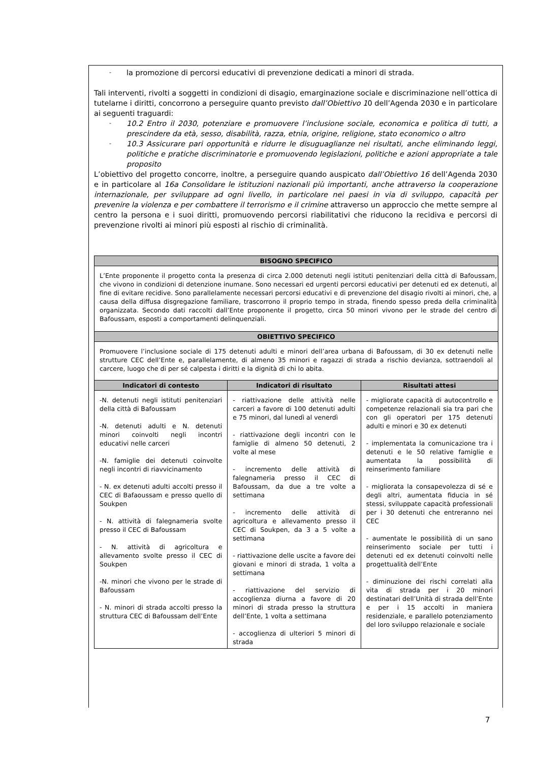- la promozione di percorsi educativi di prevenzione dedicati a minori di strada.
Tali interventi, rivolti a soggetti in condizioni di disagio, emarginazione sociale e discriminazione nell’ottica di tutelarne i diritti, concorrono a perseguire quanto previsto dall’Obiettivo 10 dell’Agenda 2030 e in particolare ai seguenti traguardi:
- 10.2 Entro il 2030, potenziare e promuovere l’inclusione sociale, economica e politica di tutti, a prescindere da età, sesso, disabilità, razza, etnia, origine, religione, stato economico o altro
- 10.3 Assicurare pari opportunità e ridurre le disuguaglianze nei risultati, anche eliminando leggi, politiche e pratiche discriminatorie e promuovendo legislazioni, politiche e azioni appropriate a tale proposito
L’obiettivo del progetto concorre, inoltre, a perseguire quando auspicato dall’Obiettivo 16 dell’Agenda 2030 e in particolare al 16a Consolidare le istituzioni nazionali più importanti, anche attraverso la cooperazione internazionale, per sviluppare ad ogni livello, in particolare nei paesi in via di sviluppo, capacità per prevenire la violenza e per combattere il terrorismo e il crimine attraverso un approccio che mette sempre al centro la persona e i suoi diritti, promuovendo percorsi riabilitativi che riducono la recidiva e percorsi di prevenzione rivolti ai minori più esposti al rischio di criminalità.
| BISOGNO SPECIFICO | | |
| --- | --- | --- |
| L’Ente proponente il progetto conta la presenza di circa 2.000 detenuti negli istituti penitenziari della città di Bafoussam, che vivono in condizioni di detenzione inumane. Sono necessari ed urgenti percorsi educativi per detenuti ed ex detenuti, al fine di evitare recidive. Sono parallelamente necessari percorsi educativi e di prevenzione del disagio rivolti ai minori, che, a causa della diffusa disgregazione familiare, trascorrono il proprio tempo in strada, finendo spesso preda della criminalità organizzata. Secondo dati raccolti dall’Ente proponente il progetto, circa 50 minori vivono per le strade del centro di Bafoussam, esposti a comportamenti delinquenziali. | | |
| OBIETTIVO SPECIFICO | | |
| Promuovere l’inclusione sociale di 175 detenuti adulti e minori dell’area urbana di Bafoussam, di 30 ex detenuti nelle strutture CEC dell’Ente e, parallelamente, di almeno 35 minori e ragazzi di strada a rischio devianza, sottraendoli al carcere, luogo che di per sé calpesta i diritti e la dignità di chi lo abita. | | |
| Indicatori di contesto | Indicatori di risultato | Risultati attesi |
| -N. detenuti negli istituti penitenziari della città di Bafoussam -N. detenuti adulti e N. detenuti minori coinvolti negli incontri educativi nelle carceri -N. famiglie dei detenuti coinvolte negli incontri di riavvicinamento - N. ex detenuti adulti accolti presso il CEC di Bafaoussam e presso quello di Soukpen - N. attività di falegnameria svolte presso il CEC di Bafoussam - N. attività di agricoltura e allevamento svolte presso il CEC di Soukpen -N. minori che vivono per le strade di Bafoussam - N. minori di strada accolti presso la struttura CEC di Bafoussam dell’Ente | - riattivazione delle attività nelle carceri a favore di 100 detenuti adulti e 75 minori, dal lunedì al venerdì - riattivazione degli incontri con le famiglie di almeno 50 detenuti, 2 volte al mese - incremento delle attività di falegnameria presso il CEC di Bafoussam, da due a tre volte a settimana - incremento delle attività di agricoltura e allevamento presso il CEC di Soukpen, da 3 a 5 volte a settimana - riattivazione delle uscite a favore dei giovani e minori di strada, 1 volta a settimana - riattivazione del servizio di accoglienza diurna a favore di 20 minori di strada presso la struttura dell’Ente, 1 volta a settimana - accoglienza di ulteriori 5 minori di strada | - migliorate capacità di autocontrollo e competenze relazionali sia tra pari che con gli operatori per 175 detenuti adulti e minori e 30 ex detenuti - implementata la comunicazione tra i detenuti e le 50 relative famiglie e aumentata la possibilità di reinserimento familiare - migliorata la consapevolezza di sé e degli altri, aumentata fiducia in sé stessi, sviluppate capacità professionali per i 30 detenuti che entreranno nei CEC - aumentate le possibilità di un sano reinserimento sociale per tutti i detenuti ed ex detenuti coinvolti nelle progettualità dell’Ente - diminuzione dei rischi correlati alla vita di strada per i 20 minori destinatari dell’Unità di strada dell’Ente e per i 15 accolti in maniera residenziale, e parallelo potenziamento del loro sviluppo relazionale e sociale |
7